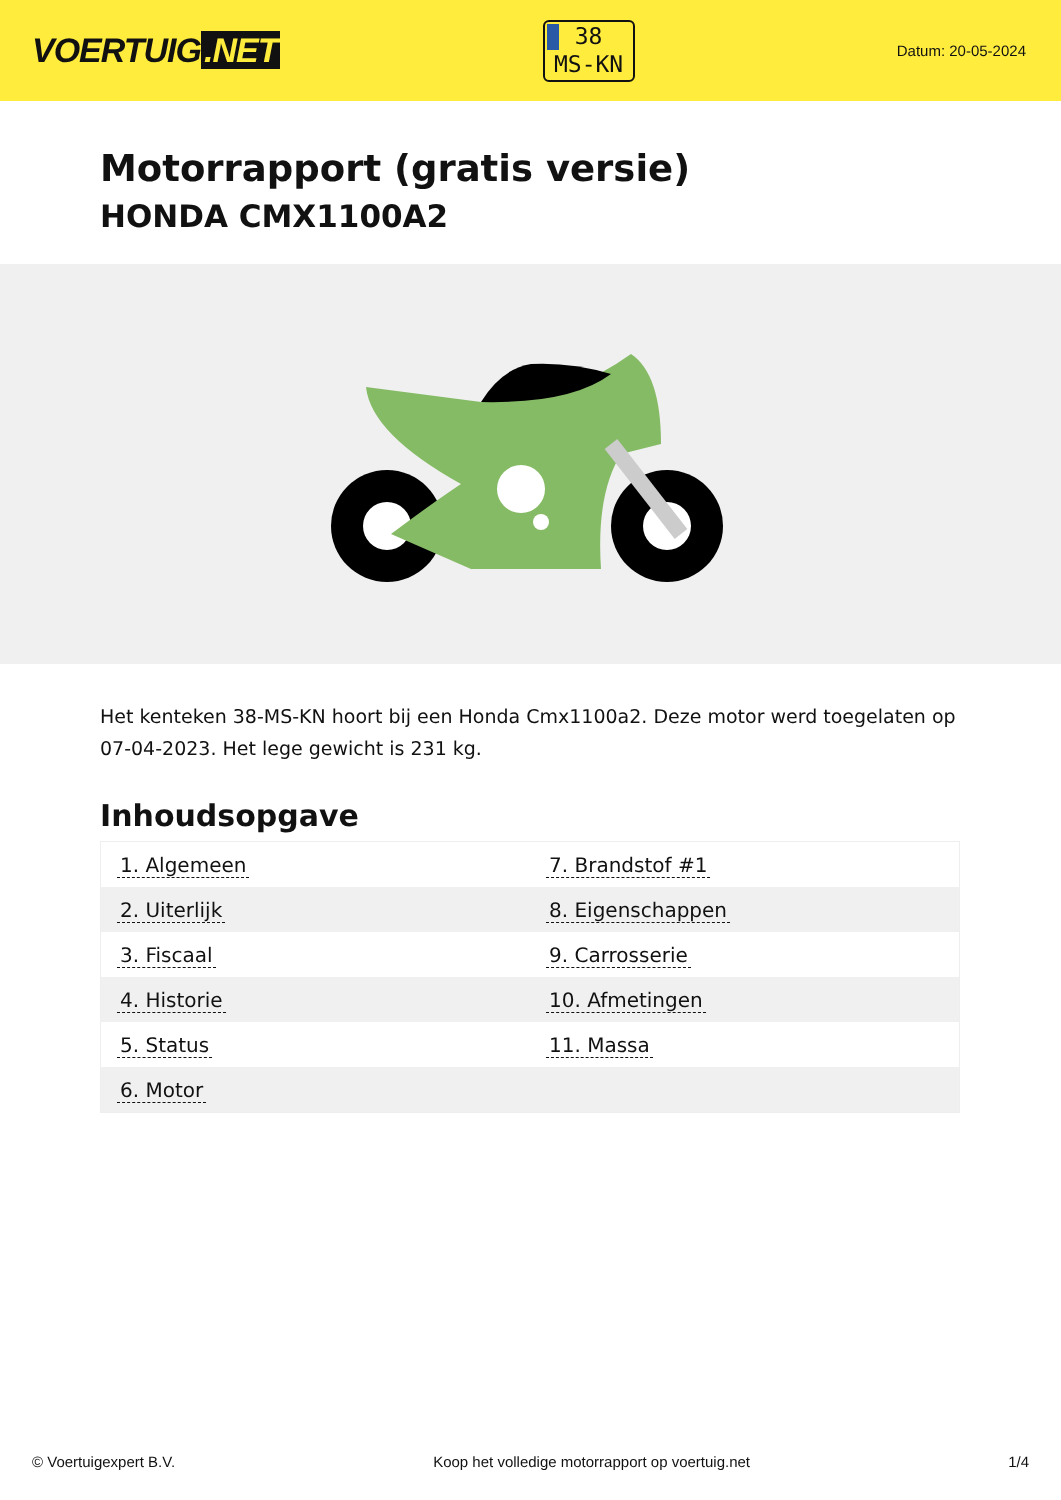VOERTUIG.NET
38
MS-KN
Datum: 20-05-2024
Motorrapport (gratis versie)
HONDA CMX1100A2
Het kenteken 38-MS-KN hoort bij een Honda Cmx1100a2. Deze motor werd toegelaten op 07-04-2023. Het lege gewicht is 231 kg.
Inhoudsopgave
| 1. Algemeen | 7. Brandstof #1 |
| 2. Uiterlijk | 8. Eigenschappen |
| 3. Fiscaal | 9. Carrosserie |
| 4. Historie | 10. Afmetingen |
| 5. Status | 11. Massa |
| 6. Motor | |
© Voertuigexpert B.V. Koop het volledige motorrapport op voertuig.net 1/4